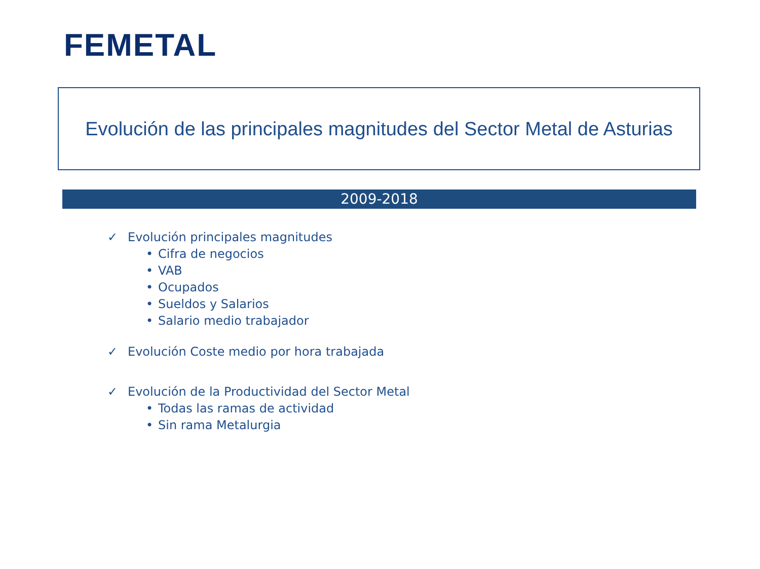FEMETAL
Evolución de las principales magnitudes del Sector Metal de Asturias
2009-2018
✓ Evolución principales magnitudes
• Cifra de negocios
• VAB
• Ocupados
• Sueldos y Salarios
• Salario medio trabajador
✓ Evolución Coste medio por hora trabajada
✓ Evolución de la Productividad del Sector Metal
• Todas las ramas de actividad
• Sin rama Metalurgia